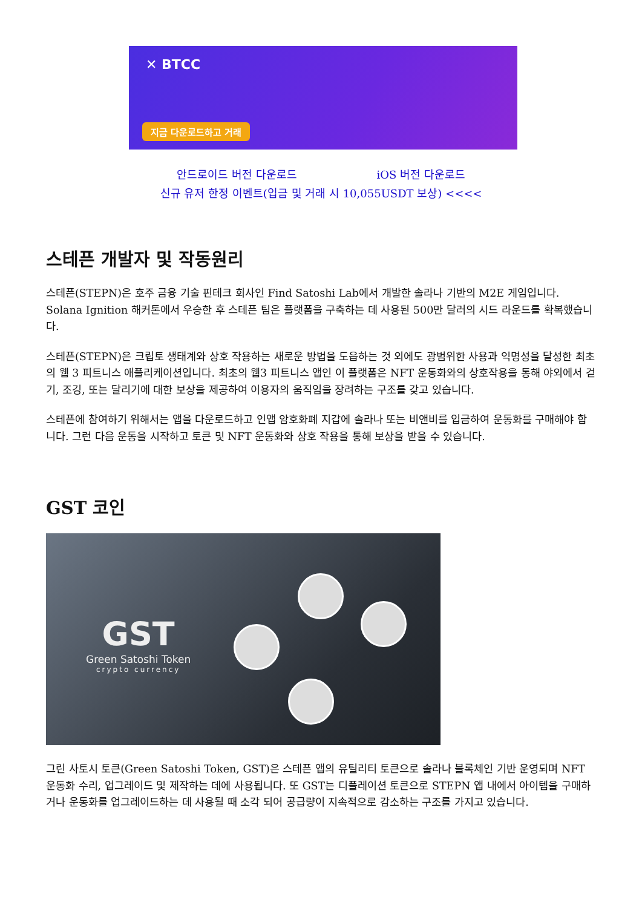✕ BTCC
지금 다운로드하고 거래
안드로이드 버전 다운로드 iOS 버전 다운로드
신규 유저 한정 이벤트(입금 및 거래 시 10,055USDT 보상) <<<<
스테픈 개발자 및 작동원리
스테픈(STEPN)은 호주 금융 기술 핀테크 회사인 Find Satoshi Lab에서 개발한 솔라나 기반의 M2E 게임입니다. Solana Ignition 해커톤에서 우승한 후 스테픈 팀은 플랫폼을 구축하는 데 사용된 500만 달러의 시드 라운드를 확복했습니다.
스테픈(STEPN)은 크립토 생태계와 상호 작용하는 새로운 방법을 도읍하는 것 외에도 광범위한 사용과 익명성을 달성한 최초의 웹 3 피트니스 애플리케이션입니다. 최초의 웹3 피트니스 앱인 이 플랫폼은 NFT 운동화와의 상호작용을 통해 야외에서 걷기, 조깅, 또는 달리기에 대한 보상을 제공하여 이용자의 움직임을 장려하는 구조를 갖고 있습니다.
스테픈에 참여하기 위해서는 앱을 다운로드하고 인앱 암호화폐 지갑에 솔라나 또는 비앤비를 입금하여 운동화를 구매해야 합니다. 그런 다음 운동을 시작하고 토큰 및 NFT 운동화와 상호 작용을 통해 보상을 받을 수 있습니다.
GST 코인
GST
Green Satoshi Token
crypto currency
그린 사토시 토큰(Green Satoshi Token, GST)은 스테픈 앱의 유틸리티 토큰으로 솔라나 블록체인 기반 운영되며 NFT 운동화 수리, 업그레이드 및 제작하는 데에 사용됩니다. 또 GST는 디플레이션 토큰으로 STEPN 앱 내에서 아이템을 구매하거나 운동화를 업그레이드하는 데 사용될 때 소각 되어 공급량이 지속적으로 감소하는 구조를 가지고 있습니다.